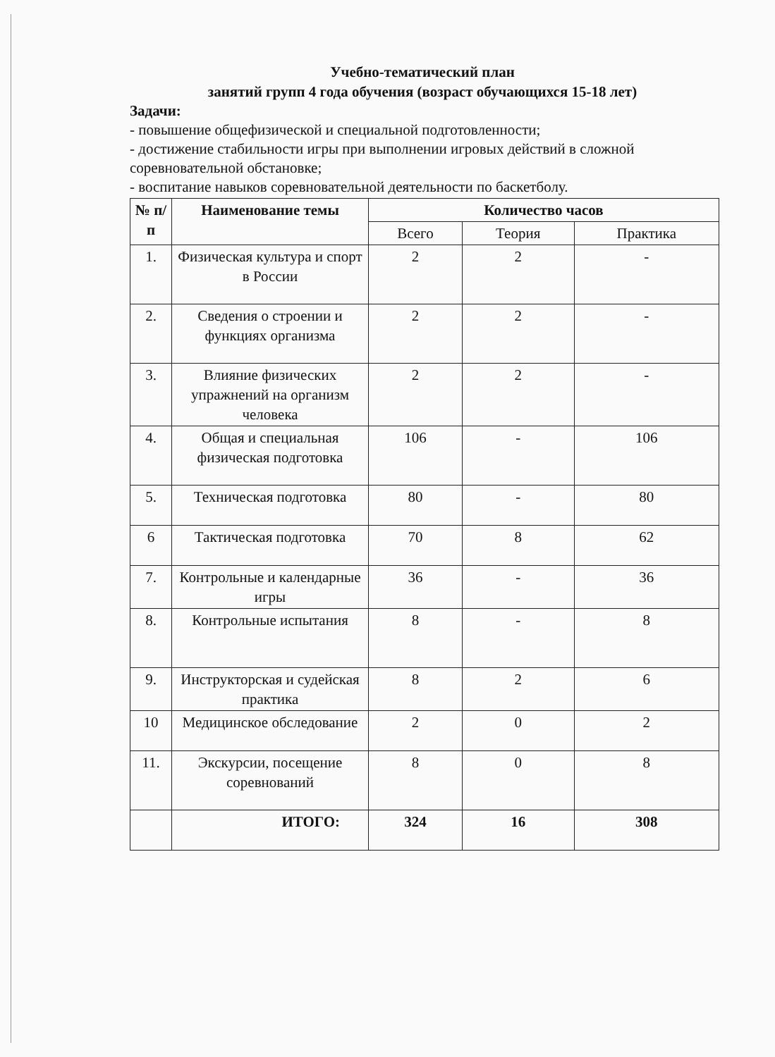Учебно-тематический план
занятий групп 4 года обучения (возраст обучающихся 15-18 лет)
Задачи:
- повышение общефизической и специальной подготовленности;
- достижение стабильности игры при выполнении игровых действий в сложной соревновательной обстановке;
- воспитание навыков соревновательной деятельности по баскетболу.
| № п/п | Наименование темы | Количество часов | | |
| --- | --- | --- | --- | --- |
| | | Всего | Теория | Практика |
| 1. | Физическая культура и спорт в России | 2 | 2 | - |
| 2. | Сведения о строении и функциях организма | 2 | 2 | - |
| 3. | Влияние физических упражнений на организм человека | 2 | 2 | - |
| 4. | Общая и специальная физическая подготовка | 106 | - | 106 |
| 5. | Техническая подготовка | 80 | - | 80 |
| 6 | Тактическая подготовка | 70 | 8 | 62 |
| 7. | Контрольные и календарные игры | 36 | - | 36 |
| 8. | Контрольные испытания | 8 | - | 8 |
| 9. | Инструкторская и судейская практика | 8 | 2 | 6 |
| 10 | Медицинское обследование | 2 | 0 | 2 |
| 11. | Экскурсии, посещение соревнований | 8 | 0 | 8 |
| | ИТОГО: | 324 | 16 | 308 |